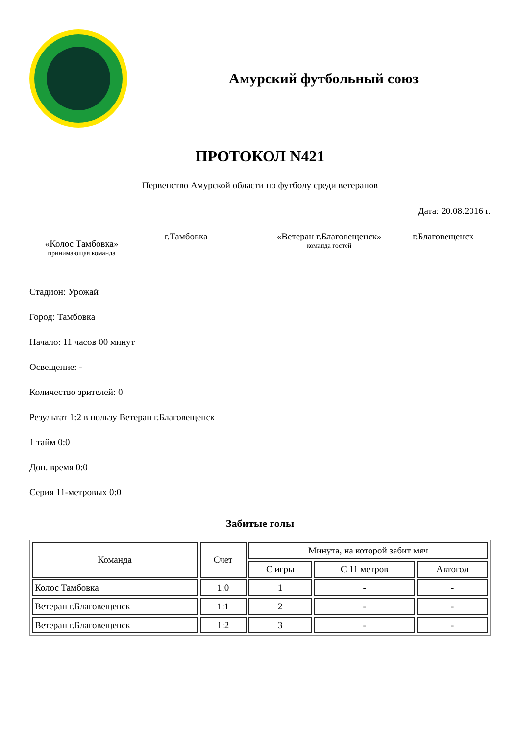Амурский футбольный союз
ПРОТОКОЛ N421
Первенство Амурской области по футболу среди ветеранов
Дата: 20.08.2016 г.
«Колос Тамбовка»
принимающая команда
г.Тамбовка «Ветеран г.Благовещенск»
команда гостей
г.Благовещенск
Стадион: Урожай
Город: Тамбовка
Начало: 11 часов 00 минут
Освещение: -
Количество зрителей: 0
Результат 1:2 в пользу Ветеран г.Благовещенск
1 тайм 0:0
Доп. время 0:0
Серия 11-метровых 0:0
Забитые голы
| Команда | Счет | Минута, на которой забит мяч | | |
| --- | --- | --- | --- | --- |
| | | С игры | С 11 метров | Автогол |
| Колос Тамбовка | 1:0 | 1 | - | - |
| Ветеран г.Благовещенск | 1:1 | 2 | - | - |
| Ветеран г.Благовещенск | 1:2 | 3 | - | - |